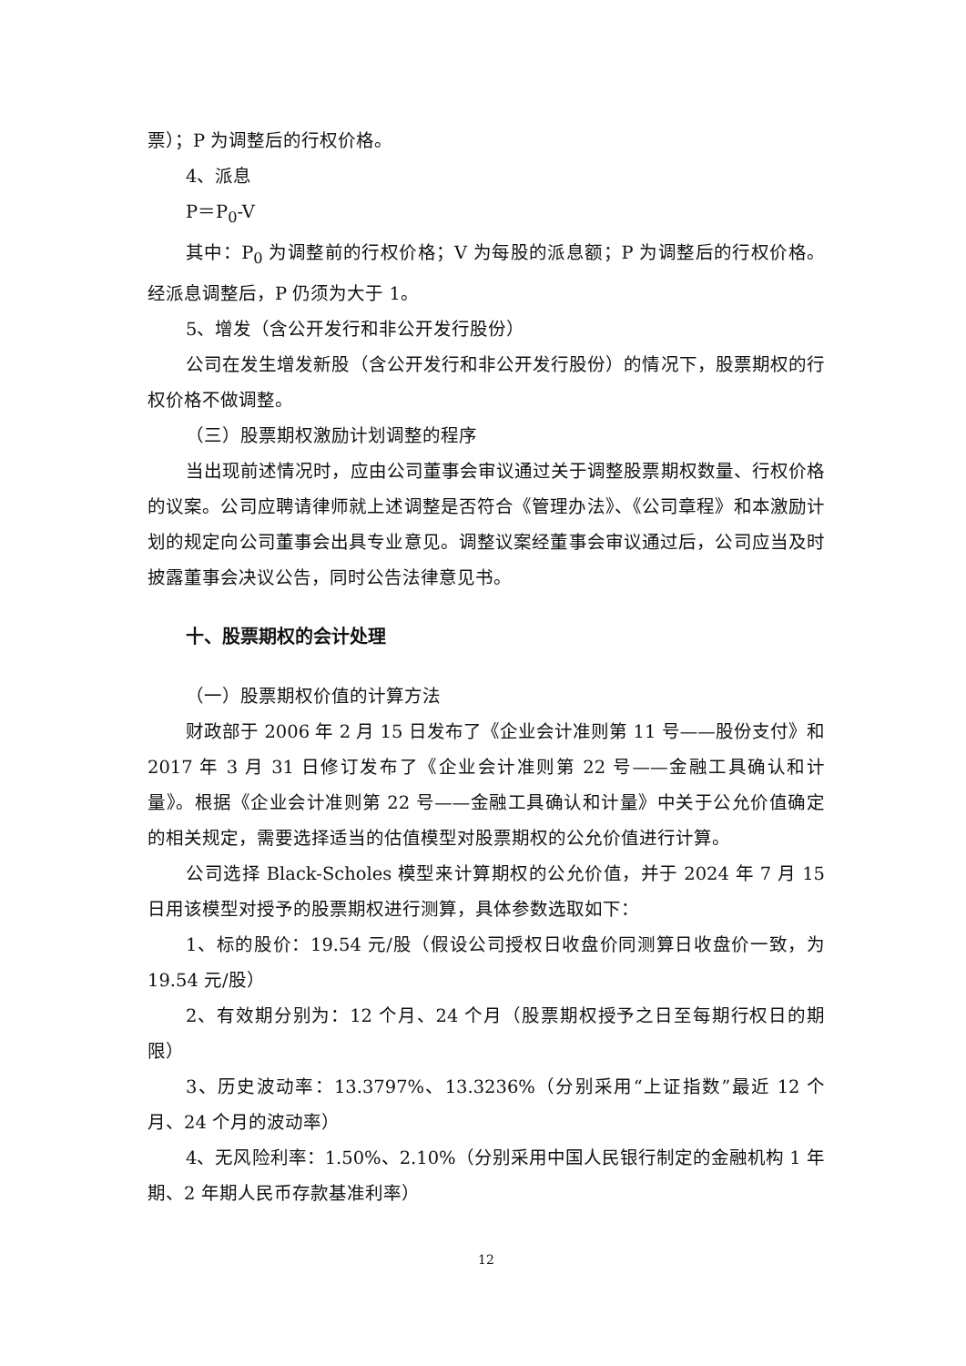票）；P 为调整后的行权价格。
4、派息
P＝P<sub>0</sub>-V
其中：P<sub>0</sub> 为调整前的行权价格；V 为每股的派息额；P 为调整后的行权价格。经派息调整后，P 仍须为大于 1。
5、增发（含公开发行和非公开发行股份）
公司在发生增发新股（含公开发行和非公开发行股份）的情况下，股票期权的行权价格不做调整。
（三）股票期权激励计划调整的程序
当出现前述情况时，应由公司董事会审议通过关于调整股票期权数量、行权价格的议案。公司应聘请律师就上述调整是否符合《管理办法》、《公司章程》和本激励计划的规定向公司董事会出具专业意见。调整议案经董事会审议通过后，公司应当及时披露董事会决议公告，同时公告法律意见书。
十、股票期权的会计处理
（一）股票期权价值的计算方法
财政部于 2006 年 2 月 15 日发布了《企业会计准则第 11 号——股份支付》和 2017 年 3 月 31 日修订发布了《企业会计准则第 22 号——金融工具确认和计量》。根据《企业会计准则第 22 号——金融工具确认和计量》中关于公允价值确定的相关规定，需要选择适当的估值模型对股票期权的公允价值进行计算。
公司选择 Black-Scholes 模型来计算期权的公允价值，并于 2024 年 7 月 15 日用该模型对授予的股票期权进行测算，具体参数选取如下：
1、标的股价：19.54 元/股（假设公司授权日收盘价同测算日收盘价一致，为 19.54 元/股）
2、有效期分别为：12 个月、24 个月（股票期权授予之日至每期行权日的期限）
3、历史波动率：13.3797%、13.3236%（分别采用“上证指数”最近 12 个月、24 个月的波动率）
4、无风险利率：1.50%、2.10%（分别采用中国人民银行制定的金融机构 1 年期、2 年期人民币存款基准利率）
12